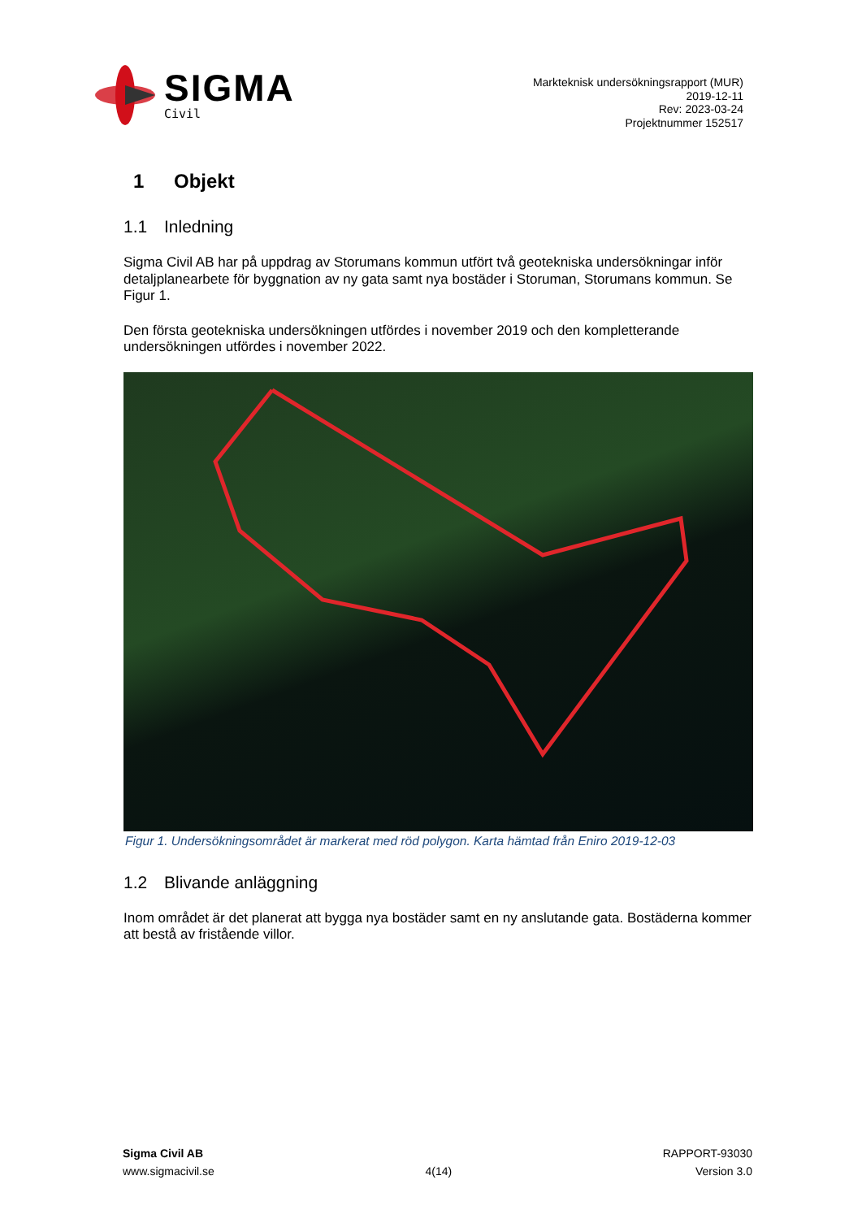SIGMA
Civil
Markteknisk undersökningsrapport (MUR)
2019-12-11
Rev: 2023-03-24
Projektnummer 152517
1 Objekt
1.1 Inledning
Sigma Civil AB har på uppdrag av Storumans kommun utfört två geotekniska undersökningar inför detaljplanearbete för byggnation av ny gata samt nya bostäder i Storuman, Storumans kommun. Se Figur 1.
Den första geotekniska undersökningen utfördes i november 2019 och den kompletterande undersökningen utfördes i november 2022.
Figur 1. Undersökningsområdet är markerat med röd polygon. Karta hämtad från Eniro 2019-12-03
1.2 Blivande anläggning
Inom området är det planerat att bygga nya bostäder samt en ny anslutande gata. Bostäderna kommer att bestå av fristående villor.
Sigma Civil AB
www.sigmacivil.se
4(14) RAPPORT-93030
Version 3.0